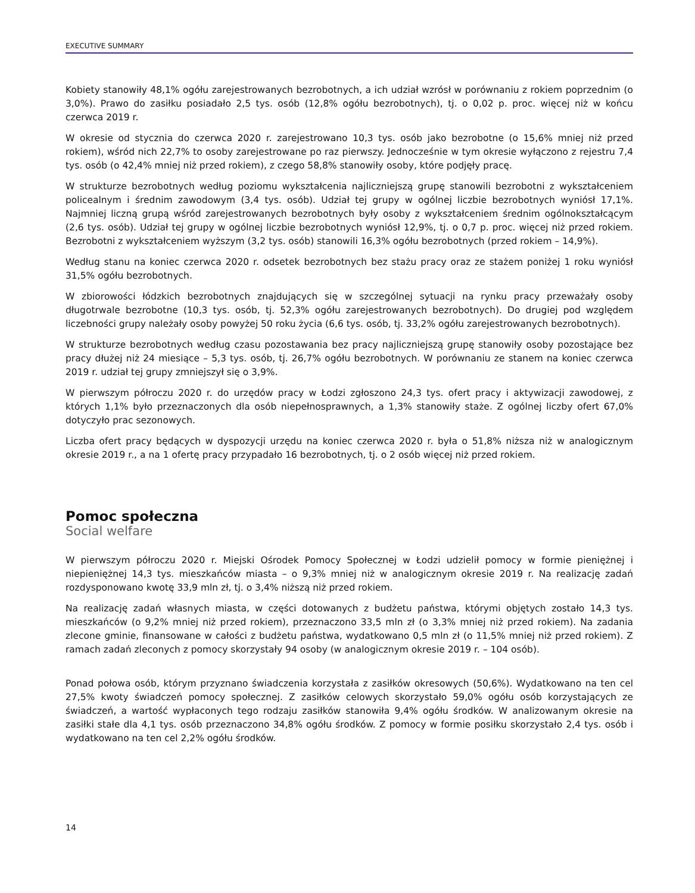EXECUTIVE SUMMARY
Kobiety stanowiły 48,1% ogółu zarejestrowanych bezrobotnych, a ich udział wzrósł w porównaniu z rokiem poprzednim (o 3,0%). Prawo do zasiłku posiadało 2,5 tys. osób (12,8% ogółu bezrobotnych), tj. o 0,02 p. proc. więcej niż w końcu czerwca 2019 r.
W okresie od stycznia do czerwca 2020 r. zarejestrowano 10,3 tys. osób jako bezrobotne (o 15,6% mniej niż przed rokiem), wśród nich 22,7% to osoby zarejestrowane po raz pierwszy. Jednocześnie w tym okresie wyłączono z rejestru 7,4 tys. osób (o 42,4% mniej niż przed rokiem), z czego 58,8% stanowiły osoby, które podjęły pracę.
W strukturze bezrobotnych według poziomu wykształcenia najliczniejszą grupę stanowili bezrobotni z wykształceniem policealnym i średnim zawodowym (3,4 tys. osób). Udział tej grupy w ogólnej liczbie bezrobotnych wyniósł 17,1%. Najmniej liczną grupą wśród zarejestrowanych bezrobotnych były osoby z wykształceniem średnim ogólnokształcącym (2,6 tys. osób). Udział tej grupy w ogólnej liczbie bezrobotnych wyniósł 12,9%, tj. o 0,7 p. proc. więcej niż przed rokiem. Bezrobotni z wykształceniem wyższym (3,2 tys. osób) stanowili 16,3% ogółu bezrobotnych (przed rokiem – 14,9%).
Według stanu na koniec czerwca 2020 r. odsetek bezrobotnych bez stażu pracy oraz ze stażem poniżej 1 roku wyniósł 31,5% ogółu bezrobotnych.
W zbiorowości łódzkich bezrobotnych znajdujących się w szczególnej sytuacji na rynku pracy przeważały osoby długotrwale bezrobotne (10,3 tys. osób, tj. 52,3% ogółu zarejestrowanych bezrobotnych). Do drugiej pod względem liczebności grupy należały osoby powyżej 50 roku życia (6,6 tys. osób, tj. 33,2% ogółu zarejestrowanych bezrobotnych).
W strukturze bezrobotnych według czasu pozostawania bez pracy najliczniejszą grupę stanowiły osoby pozostające bez pracy dłużej niż 24 miesiące – 5,3 tys. osób, tj. 26,7% ogółu bezrobotnych. W porównaniu ze stanem na koniec czerwca 2019 r. udział tej grupy zmniejszył się o 3,9%.
W pierwszym półroczu 2020 r. do urzędów pracy w Łodzi zgłoszono 24,3 tys. ofert pracy i aktywizacji zawodowej, z których 1,1% było przeznaczonych dla osób niepełnosprawnych, a 1,3% stanowiły staże. Z ogólnej liczby ofert 67,0% dotyczyło prac sezonowych.
Liczba ofert pracy będących w dyspozycji urzędu na koniec czerwca 2020 r. była o 51,8% niższa niż w analogicznym okresie 2019 r., a na 1 ofertę pracy przypadało 16 bezrobotnych, tj. o 2 osób więcej niż przed rokiem.
Pomoc społeczna
Social welfare
W pierwszym półroczu 2020 r. Miejski Ośrodek Pomocy Społecznej w Łodzi udzielił pomocy w formie pieniężnej i niepieniężnej 14,3 tys. mieszkańców miasta – o 9,3% mniej niż w analogicznym okresie 2019 r. Na realizację zadań rozdysponowano kwotę 33,9 mln zł, tj. o 3,4% niższą niż przed rokiem.
Na realizację zadań własnych miasta, w części dotowanych z budżetu państwa, którymi objętych zostało 14,3 tys. mieszkańców (o 9,2% mniej niż przed rokiem), przeznaczono 33,5 mln zł (o 3,3% mniej niż przed rokiem). Na zadania zlecone gminie, finansowane w całości z budżetu państwa, wydatkowano 0,5 mln zł (o 11,5% mniej niż przed rokiem). Z ramach zadań zleconych z pomocy skorzystały 94 osoby (w analogicznym okresie 2019 r. – 104 osób).
Ponad połowa osób, którym przyznano świadczenia korzystała z zasiłków okresowych (50,6%). Wydatkowano na ten cel 27,5% kwoty świadczeń pomocy społecznej. Z zasiłków celowych skorzystało 59,0% ogółu osób korzystających ze świadczeń, a wartość wypłaconych tego rodzaju zasiłków stanowiła 9,4% ogółu środków. W analizowanym okresie na zasiłki stałe dla 4,1 tys. osób przeznaczono 34,8% ogółu środków. Z pomocy w formie posiłku skorzystało 2,4 tys. osób i wydatkowano na ten cel 2,2% ogółu środków.
14